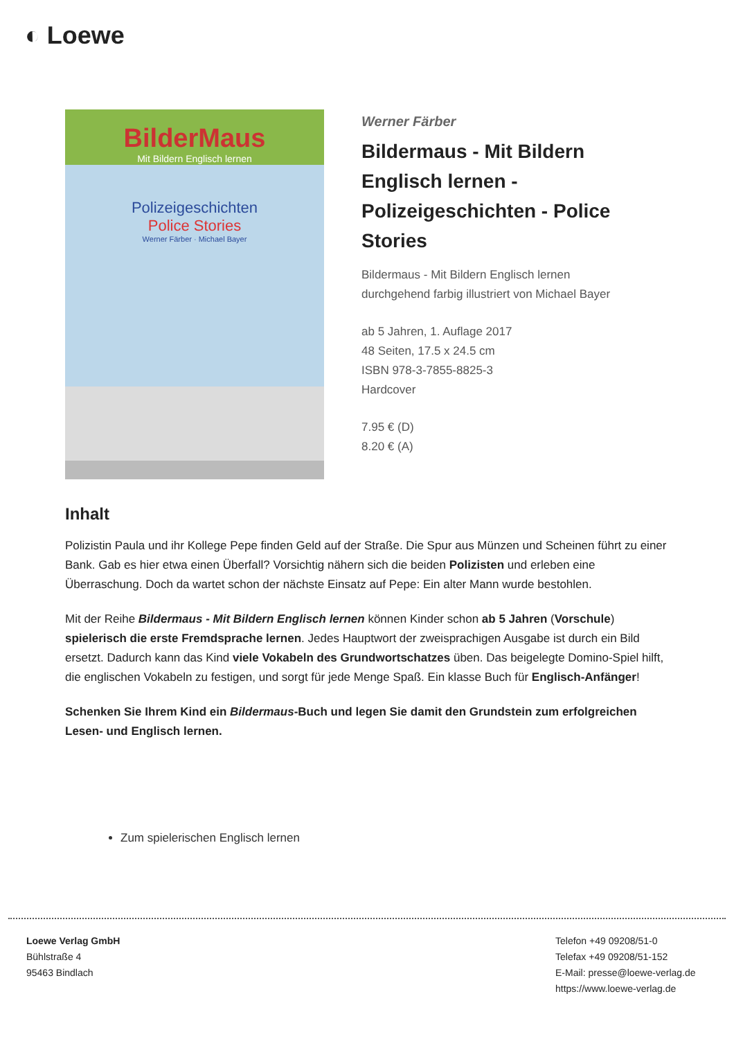◐ Loewe
BilderMaus
Mit Bildern Englisch lernen
Polizeigeschichten
Police Stories
Werner Färber · Michael Bayer
Werner Färber
Bildermaus - Mit Bildern Englisch lernen - Polizeigeschichten - Police Stories
Bildermaus - Mit Bildern Englisch lernen
durchgehend farbig illustriert von Michael Bayer
ab 5 Jahren, 1. Auflage 2017
48 Seiten, 17.5 x 24.5 cm
ISBN 978-3-7855-8825-3
Hardcover
7.95 € (D)
8.20 € (A)
Inhalt
Polizistin Paula und ihr Kollege Pepe finden Geld auf der Straße. Die Spur aus Münzen und Scheinen führt zu einer Bank. Gab es hier etwa einen Überfall? Vorsichtig nähern sich die beiden Polizisten und erleben eine Überraschung. Doch da wartet schon der nächste Einsatz auf Pepe: Ein alter Mann wurde bestohlen.
Mit der Reihe Bildermaus - Mit Bildern Englisch lernen können Kinder schon ab 5 Jahren (Vorschule) spielerisch die erste Fremdsprache lernen. Jedes Hauptwort der zweisprachigen Ausgabe ist durch ein Bild ersetzt. Dadurch kann das Kind viele Vokabeln des Grundwortschatzes üben. Das beigelegte Domino-Spiel hilft, die englischen Vokabeln zu festigen, und sorgt für jede Menge Spaß. Ein klasse Buch für Englisch-Anfänger!
Schenken Sie Ihrem Kind ein Bildermaus-Buch und legen Sie damit den Grundstein zum erfolgreichen Lesen- und Englisch lernen.
Zum spielerischen Englisch lernen
Loewe Verlag GmbH
Bühlstraße 4
95463 Bindlach
Telefon +49 09208/51-0
Telefax +49 09208/51-152
E-Mail: presse@loewe-verlag.de
https://www.loewe-verlag.de